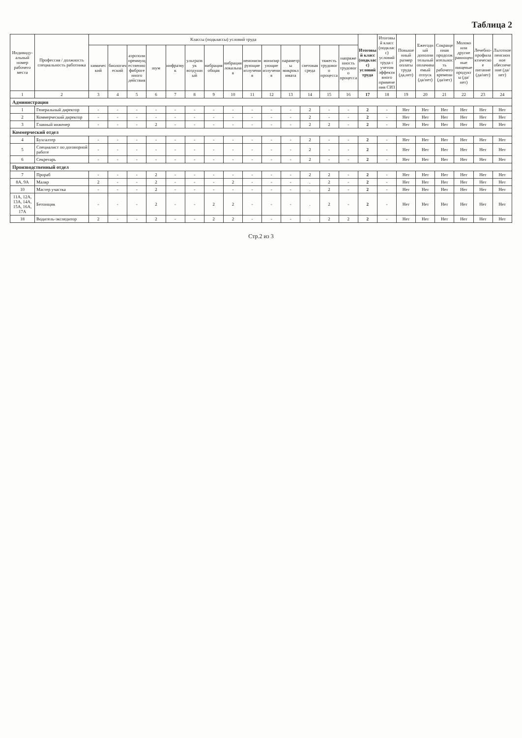Таблица 2
| Индивиду-альный номер рабочего места | Профессия / должность специальность работника | Классы (подклассы) условий труда | | | | | | | | | | | | | | Итоговый класс (подкласс) условий труда | Итоговый класс (подкласс) условий труда с учетом эффективного применения СИЗ | Повышенный размер оплаты труда (да,нет) | Ежегодный дополнительный оплачиваемый отпуск (да/нет) | Сокращенная продолжительность рабочего времени (да/нет) | Молоко или другие равноценные пищевые продукты (да/нет) | Лечебно-профилактическое питание (да/нет) | Льготное пенсионное обеспечение (да/нет) |
| --- | --- | --- | --- | --- | --- | --- | --- | --- | --- | --- | --- | --- | --- | --- | --- | --- | --- | --- | --- | --- | --- | --- | --- |
| | | химический | биологический | аэрозоли преимущественно фиброгенного действия | шум | инфразвук | ультразвук воздушный | вибрация общая | вибрация локальная | неионизирующие излучения | ионизирующие излучения | параметры микроклимата | световая среда | тяжесть трудового процесса | напряженность трудового процесса | | | | | | | | |
| 1 | 2 | 3 | 4 | 5 | 6 | 7 | 8 | 9 | 10 | 11 | 12 | 13 | 14 | 15 | 16 | 17 | 18 | 19 | 20 | 21 | 22 | 23 | 24 |
| Администрация | | | | | | | | | | | | | | | | | | | | | | | |
| 1 | Генеральный директор | - | - | - | - | - | - | - | - | - | - | - | 2 | - | - | 2 | - | Нет | Нет | Нет | Нет | Нет | Нет |
| 2 | Коммерческий директор | - | - | - | - | - | - | - | - | - | - | - | 2 | - | - | 2 | - | Нет | Нет | Нет | Нет | Нет | Нет |
| 3 | Главный инженер | - | - | - | 2 | - | - | - | - | - | - | - | 2 | 2 | - | 2 | - | Нет | Нет | Нет | Нет | Нет | Нет |
| Коммерческий отдел | | | | | | | | | | | | | | | | | | | | | | | |
| 4 | Бухгалтер | - | - | - | - | - | - | - | - | - | - | - | 2 | - | - | 2 | - | Нет | Нет | Нет | Нет | Нет | Нет |
| 5 | Специалист по договорной работе | - | - | - | - | - | - | - | - | - | - | - | 2 | - | - | 2 | - | Нет | Нет | Нет | Нет | Нет | Нет |
| 6 | Секретарь | - | - | - | - | - | - | - | - | - | - | - | 2 | - | - | 2 | - | Нет | Нет | Нет | Нет | Нет | Нет |
| Производственный отдел | | | | | | | | | | | | | | | | | | | | | | | |
| 7 | Прораб | - | - | - | 2 | - | - | - | - | - | - | - | 2 | 2 | - | 2 | - | Нет | Нет | Нет | Нет | Нет | Нет |
| 8А, 9А | Маляр | 2 | - | - | 2 | - | - | - | 2 | - | - | - | . | 2 | - | 2 | - | Нет | Нет | Нет | Нет | Нет | Нет |
| 10 | Мастер участка | - | - | - | 2 | - | - | - | - | - | - | - | . | 2 | - | 2 | - | Нет | Нет | Нет | Нет | Нет | Нет |
| 11А, 12А, 13А, 14А, 15А, 16А, 17А | Бетонщик | - | - | - | 2 | - | - | 2 | 2 | - | - | - | . | 2 | - | 2 | - | Нет | Нет | Нет | Нет | Нет | Нет |
| 18 | Водитель-экспедитор | 2 | - | - | 2 | - | - | 2 | 2 | - | - | - | . | 2 | 2 | 2 | - | Нет | Нет | Нет | Нет | Нет | Нет |
Стр.2 из 3